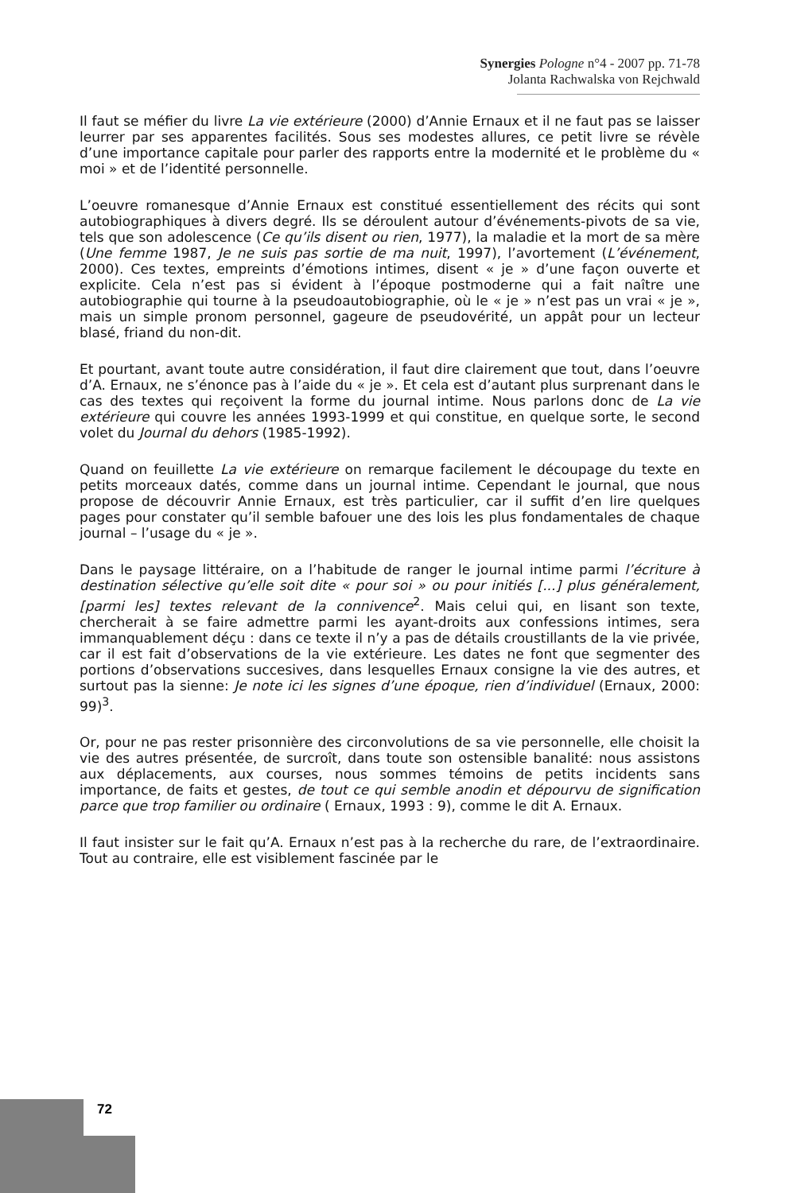Synergies Pologne n°4 - 2007 pp. 71-78
Jolanta Rachwalska von Rejchwald
Il faut se méfier du livre La vie extérieure (2000) d’Annie Ernaux et il ne faut pas se laisser leurrer par ses apparentes facilités. Sous ses modestes allures, ce petit livre se révèle d’une importance capitale pour parler des rapports entre la modernité et le problème du « moi » et de l’identité personnelle.
L’oeuvre romanesque d’Annie Ernaux est constitué essentiellement des récits qui sont autobiographiques à divers degré. Ils se déroulent autour d’événements-pivots de sa vie, tels que son adolescence (Ce qu’ils disent ou rien, 1977), la maladie et la mort de sa mère (Une femme 1987, Je ne suis pas sortie de ma nuit, 1997), l’avortement (L’événement, 2000). Ces textes, empreints d’émotions intimes, disent « je » d’une façon ouverte et explicite. Cela n’est pas si évident à l’époque postmoderne qui a fait naître une autobiographie qui tourne à la pseudoautobiographie, où le « je » n’est pas un vrai « je », mais un simple pronom personnel, gageure de pseudovérité, un appât pour un lecteur blasé, friand du non-dit.
Et pourtant, avant toute autre considération, il faut dire clairement que tout, dans l’oeuvre d’A. Ernaux, ne s’énonce pas à l’aide du « je ». Et cela est d’autant plus surprenant dans le cas des textes qui reçoivent la forme du journal intime. Nous parlons donc de La vie extérieure qui couvre les années 1993-1999 et qui constitue, en quelque sorte, le second volet du Journal du dehors (1985-1992).
Quand on feuillette La vie extérieure on remarque facilement le découpage du texte en petits morceaux datés, comme dans un journal intime. Cependant le journal, que nous propose de découvrir Annie Ernaux, est très particulier, car il suffit d’en lire quelques pages pour constater qu’il semble bafouer une des lois les plus fondamentales de chaque journal – l’usage du « je ».
Dans le paysage littéraire, on a l’habitude de ranger le journal intime parmi l’écriture à destination sélective qu’elle soit dite « pour soi » ou pour initiés [...] plus généralement, [parmi les] textes relevant de la connivence<sup>2</sup>. Mais celui qui, en lisant son texte, chercherait à se faire admettre parmi les ayant-droits aux confessions intimes, sera immanquablement déçu : dans ce texte il n’y a pas de détails croustillants de la vie privée, car il est fait d’observations de la vie extérieure. Les dates ne font que segmenter des portions d’observations succesives, dans lesquelles Ernaux consigne la vie des autres, et surtout pas la sienne: Je note ici les signes d’une époque, rien d’individuel (Ernaux, 2000: 99)<sup>3</sup>.
Or, pour ne pas rester prisonnière des circonvolutions de sa vie personnelle, elle choisit la vie des autres présentée, de surcroît, dans toute son ostensible banalité: nous assistons aux déplacements, aux courses, nous sommes témoins de petits incidents sans importance, de faits et gestes, de tout ce qui semble anodin et dépourvu de signification parce que trop familier ou ordinaire ( Ernaux, 1993 : 9), comme le dit A. Ernaux.
Il faut insister sur le fait qu’A. Ernaux n’est pas à la recherche du rare, de l’extraordinaire. Tout au contraire, elle est visiblement fascinée par le
72